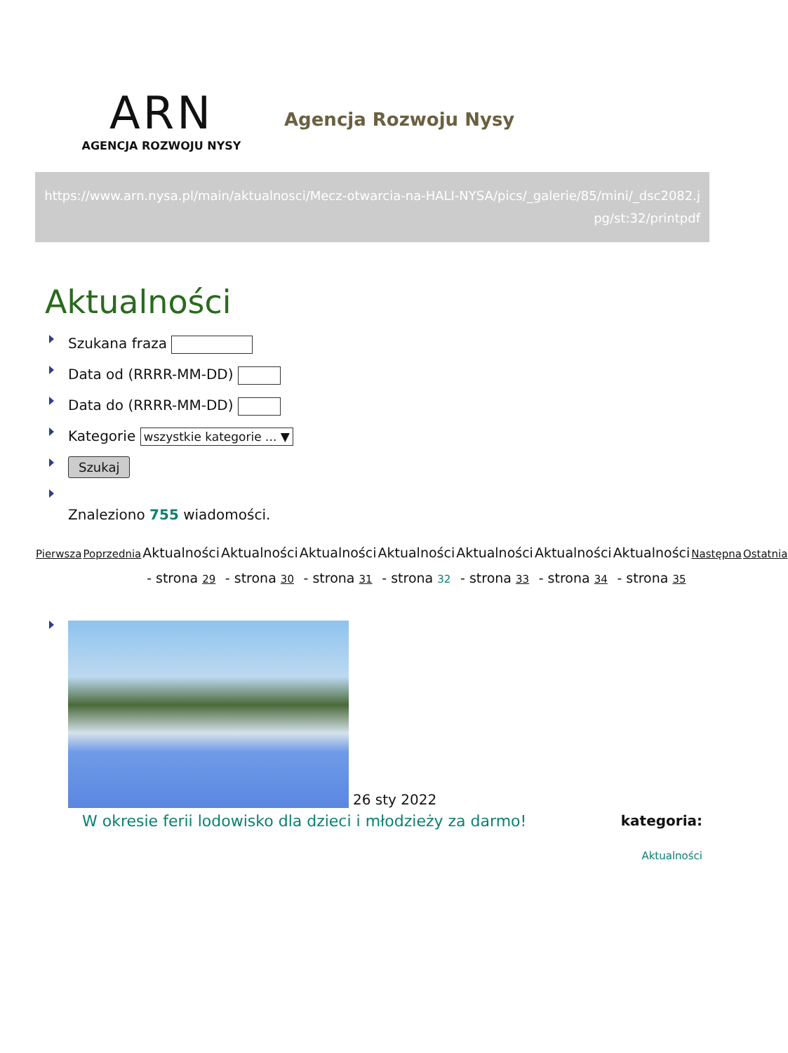ARN
AGENCJA ROZWOJU NYSY
Agencja Rozwoju Nysy
https://www.arn.nysa.pl/main/aktualnosci/Mecz-otwarcia-na-HALI-NYSA/pics/_galerie/85/mini/_dsc2082.jpg/st:32/printpdf
Aktualności
Szukana fraza
Data od (RRRR-MM-DD)
Data do (RRRR-MM-DD)
Kategorie wszystkie kategorie ... ▼
Szukaj
Znaleziono 755 wiadomości.
| Pierwsza | Poprzednia | Aktualności - strona 29 | Aktualności - strona 30 | Aktualności - strona 31 | Aktualności - strona 32 | Aktualności - strona 33 | Aktualności - strona 34 | Aktualności - strona 35 | Następna | Ostatnia |
26 sty 2022
W okresie ferii lodowisko dla dzieci i młodzieży za darmo! kategoria:
Aktualności